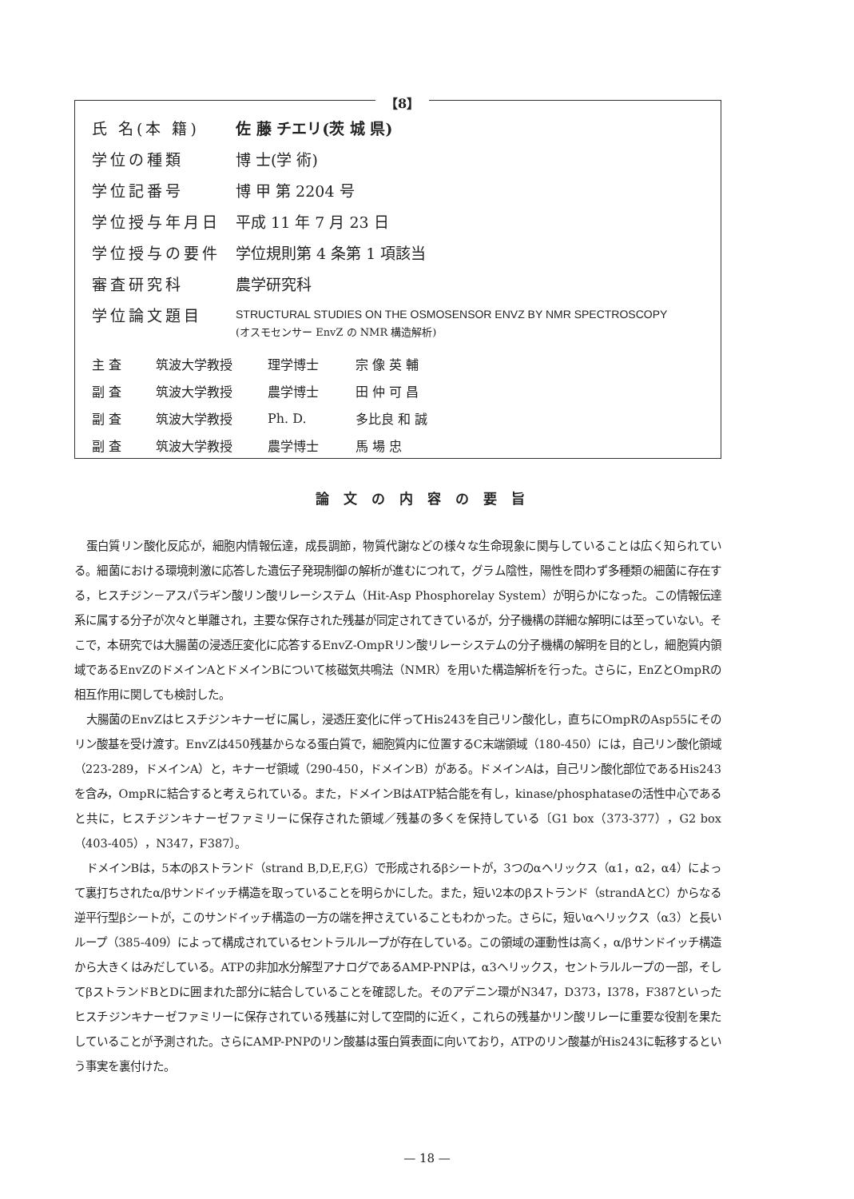【8】
| 氏 名(本 籍) | 佐 藤 チエリ(茨 城 県) |
| 学位の種類 | 博 士(学 術) |
| 学位記番号 | 博 甲 第 2204 号 |
| 学位授与年月日 | 平成 11 年 7 月 23 日 |
| 学位授与の要件 | 学位規則第 4 条第 1 項該当 |
| 審査研究科 | 農学研究科 |
| 学位論文題目 | STRUCTURAL STUDIES ON THE OSMOSENSOR ENVZ BY NMR SPECTROSCOPY (オスモセンサー EnvZ の NMR 構造解析) |
| 主 査 | 筑波大学教授 | 理学博士 | 宗 像 英 輔 |
| 副 査 | 筑波大学教授 | 農学博士 | 田 仲 可 昌 |
| 副 査 | 筑波大学教授 | Ph. D. | 多比良 和 誠 |
| 副 査 | 筑波大学教授 | 農学博士 | 馬 場 忠 |
論文の内容の要旨
蛋白質リン酸化反応が，細胞内情報伝達，成長調節，物質代謝などの様々な生命現象に関与していることは広く知られている。細菌における環境刺激に応答した遺伝子発現制御の解析が進むにつれて，グラム陰性，陽性を問わず多種類の細菌に存在する，ヒスチジン－アスパラギン酸リン酸リレーシステム（Hit-Asp Phosphorelay System）が明らかになった。この情報伝達系に属する分子が次々と単離され，主要な保存された残基が同定されてきているが，分子機構の詳細な解明には至っていない。そこで，本研究では大腸菌の浸透圧変化に応答するEnvZ-OmpRリン酸リレーシステムの分子機構の解明を目的とし，細胞質内領域であるEnvZのドメインAとドメインBについて核磁気共鳴法（NMR）を用いた構造解析を行った。さらに，EnZとOmpRの相互作用に関しても検討した。
大腸菌のEnvZはヒスチジンキナーゼに属し，浸透圧変化に伴ってHis243を自己リン酸化し，直ちにOmpRのAsp55にそのリン酸基を受け渡す。EnvZは450残基からなる蛋白質で，細胞質内に位置するC末端領域（180-450）には，自己リン酸化領域（223-289，ドメインA）と，キナーゼ領域（290-450，ドメインB）がある。ドメインAは，自己リン酸化部位であるHis243を含み，OmpRに結合すると考えられている。また，ドメインBはATP結合能を有し，kinase/phosphataseの活性中心であると共に，ヒスチジンキナーゼファミリーに保存された領域／残基の多くを保持している〔G1 box（373-377），G2 box（403-405），N347，F387〕。
ドメインBは，5本のβストランド（strand B,D,E,F,G）で形成されるβシートが，3つのαヘリックス（α1，α2，α4）によって裏打ちされたα/βサンドイッチ構造を取っていることを明らかにした。また，短い2本のβストランド（strandAとC）からなる逆平行型βシートが，このサンドイッチ構造の一方の端を押さえていることもわかった。さらに，短いαヘリックス（α3）と長いループ（385-409）によって構成されているセントラルループが存在している。この領域の運動性は高く，α/βサンドイッチ構造から大きくはみだしている。ATPの非加水分解型アナログであるAMP-PNPは，α3ヘリックス，セントラルループの一部，そしてβストランドBとDに囲まれた部分に結合していることを確認した。そのアデニン環がN347，D373，I378，F387といったヒスチジンキナーゼファミリーに保存されている残基に対して空間的に近く，これらの残基かリン酸リレーに重要な役割を果たしていることが予測された。さらにAMP-PNPのリン酸基は蛋白質表面に向いており，ATPのリン酸基がHis243に転移するという事実を裏付けた。
— 18 —